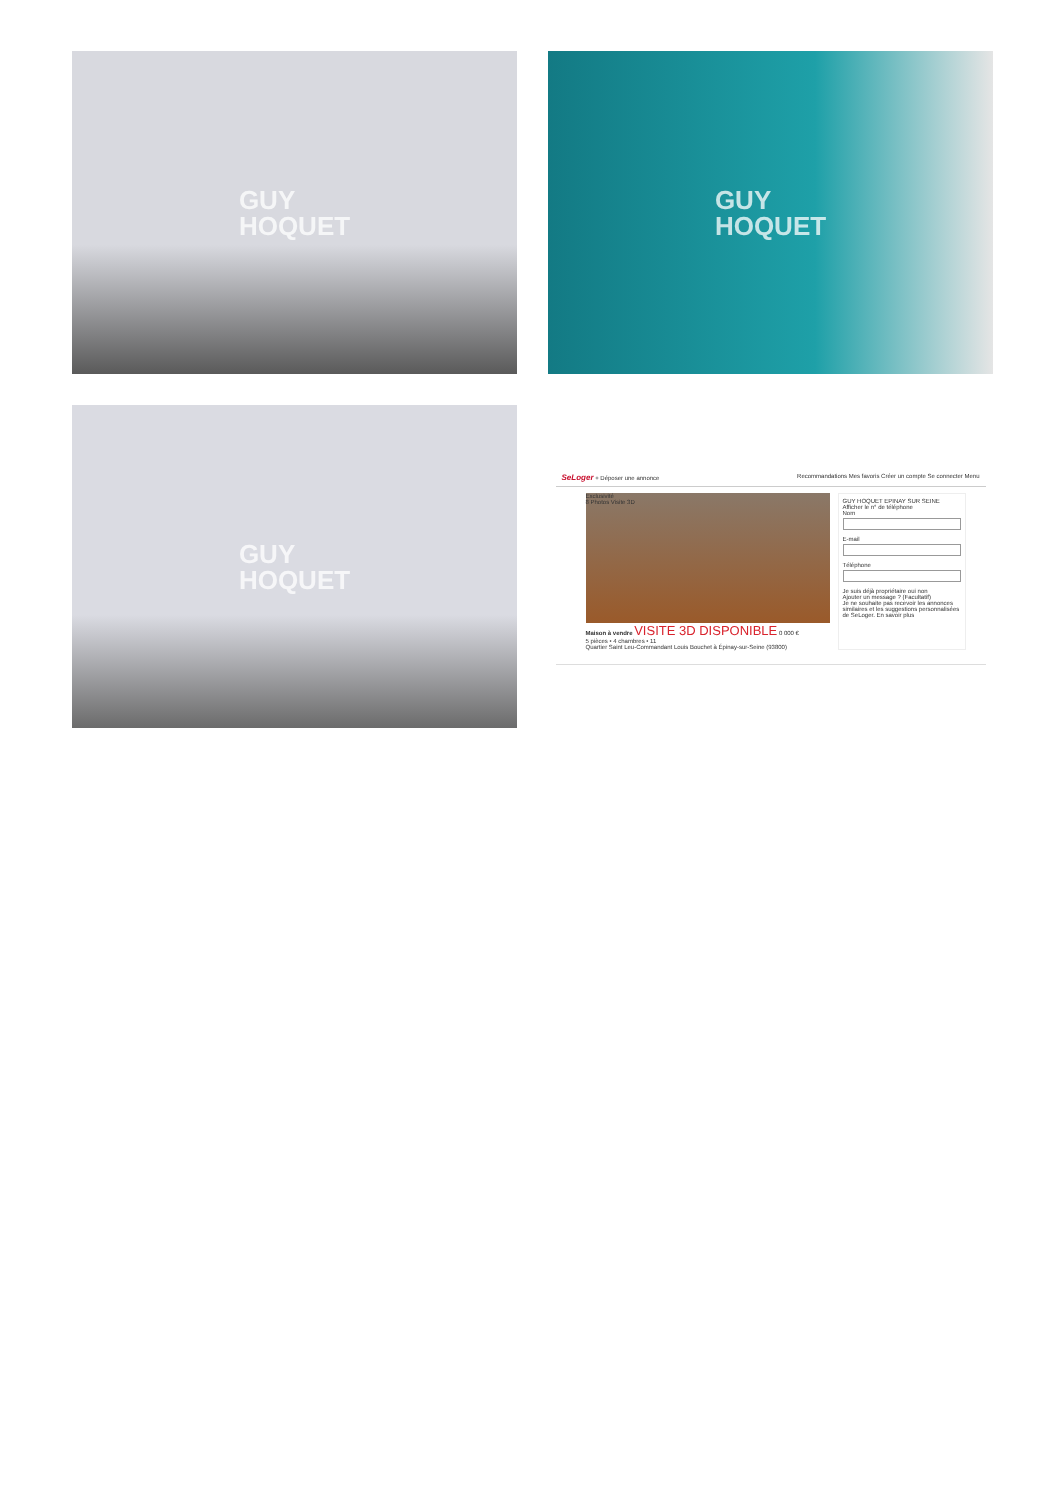GUY
HOQUET
GUY
HOQUET
GUY
HOQUET
SeLoger + Déposer une annonce Recommandations Mes favoris Créer un compte Se connecter Menu
Exclusivité
8 Photos Visite 3D
Maison à vendre VISITE 3D DISPONIBLE 0 000 €
5 pièces • 4 chambres • 11
Quartier Saint Leu-Commandant Louis Bouchet à Épinay-sur-Seine (93800)
GUY HOQUET EPINAY SUR SEINE
Afficher le n° de téléphone
Nom
E-mail
Téléphone
Je suis déjà propriétaire oui non
Ajouter un message ? (Facultatif)
Je ne souhaite pas recevoir les annonces similaires et les suggestions personnalisées de SeLoger. En savoir plus